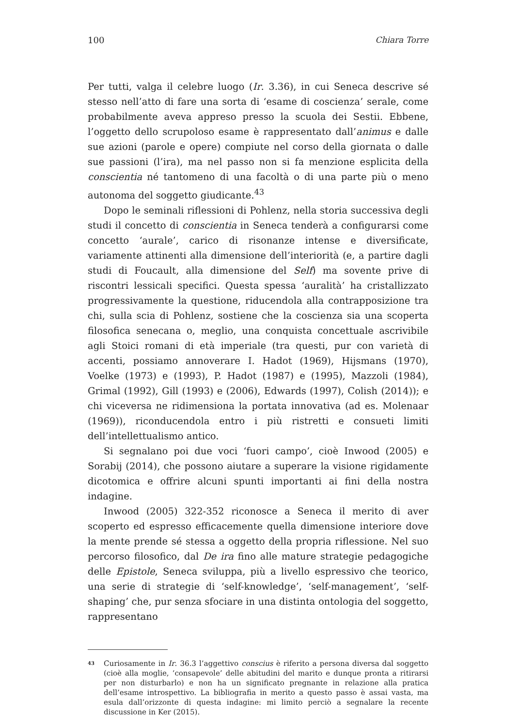100 Chiara Torre
Per tutti, valga il celebre luogo (Ir. 3.36), in cui Seneca descrive sé stesso nell’atto di fare una sorta di ‘esame di coscienza’ serale, come probabilmente aveva appreso presso la scuola dei Sestii. Ebbene, l’oggetto dello scrupoloso esame è rappresentato dall’animus e dalle sue azioni (parole e opere) compiute nel corso della giornata o dalle sue passioni (l’ira), ma nel passo non si fa menzione esplicita della conscientia né tantomeno di una facoltà o di una parte più o meno autonoma del soggetto giudicante.<sup>43</sup>
Dopo le seminali riflessioni di Pohlenz, nella storia successiva degli studi il concetto di conscientia in Seneca tenderà a configurarsi come concetto ‘aurale’, carico di risonanze intense e diversificate, variamente attinenti alla dimensione dell’interiorità (e, a partire dagli studi di Foucault, alla dimensione del Self) ma sovente prive di riscontri lessicali specifici. Questa spessa ‘auralità’ ha cristallizzato progressivamente la questione, riducendola alla contrapposizione tra chi, sulla scia di Pohlenz, sostiene che la coscienza sia una scoperta filosofica senecana o, meglio, una conquista concettuale ascrivibile agli Stoici romani di età imperiale (tra questi, pur con varietà di accenti, possiamo annoverare I. Hadot (1969), Hijsmans (1970), Voelke (1973) e (1993), P. Hadot (1987) e (1995), Mazzoli (1984), Grimal (1992), Gill (1993) e (2006), Edwards (1997), Colish (2014)); e chi viceversa ne ridimensiona la portata innovativa (ad es. Molenaar (1969)), riconducendola entro i più ristretti e consueti limiti dell’intellettualismo antico.
Si segnalano poi due voci ‘fuori campo’, cioè Inwood (2005) e Sorabij (2014), che possono aiutare a superare la visione rigidamente dicotomica e offrire alcuni spunti importanti ai fini della nostra indagine.
Inwood (2005) 322-352 riconosce a Seneca il merito di aver scoperto ed espresso efficacemente quella dimensione interiore dove la mente prende sé stessa a oggetto della propria riflessione. Nel suo percorso filosofico, dal De ira fino alle mature strategie pedagogiche delle Epistole, Seneca sviluppa, più a livello espressivo che teorico, una serie di strategie di ‘self-knowledge’, ‘self-management’, ‘self-shaping’ che, pur senza sfociare in una distinta ontologia del soggetto, rappresentano
43 Curiosamente in Ir. 36.3 l’aggettivo conscius è riferito a persona diversa dal soggetto (cioè alla moglie, ‘consapevole’ delle abitudini del marito e dunque pronta a ritirarsi per non disturbarlo) e non ha un significato pregnante in relazione alla pratica dell’esame introspettivo. La bibliografia in merito a questo passo è assai vasta, ma esula dall’orizzonte di questa indagine: mi limito perciò a segnalare la recente discussione in Ker (2015).